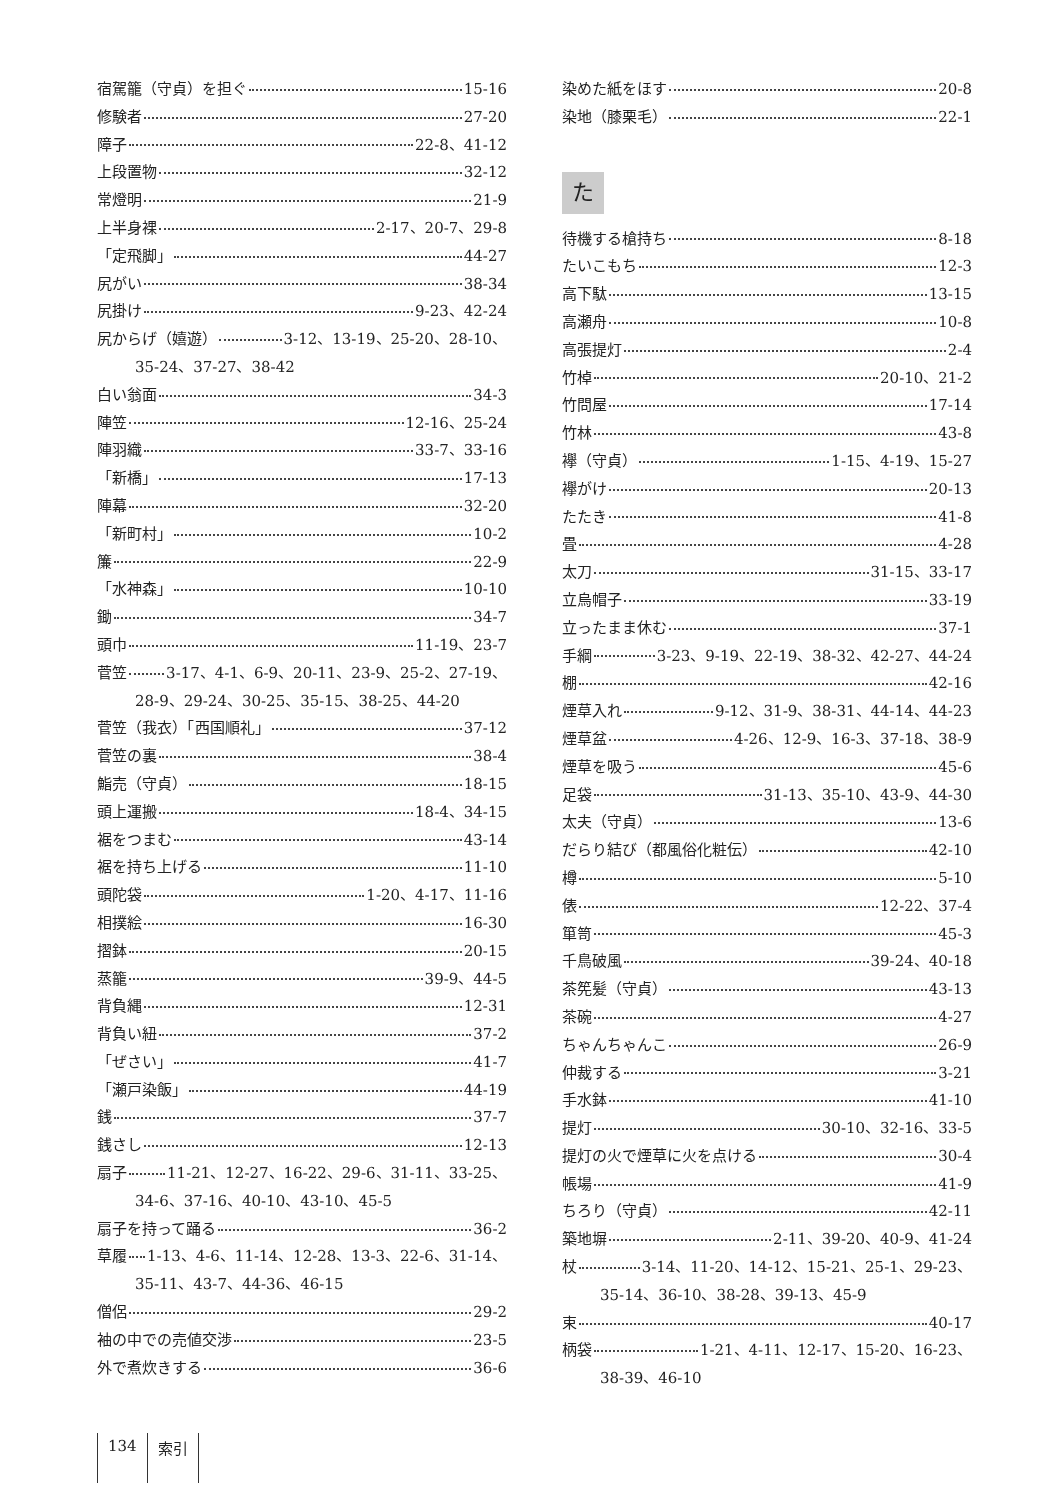宿駕籠（守貞）を担ぐ 15-16
修験者 27-20
障子 22-8、41-12
上段置物 32-12
常燈明 21-9
上半身裸 2-17、20-7、29-8
「定飛脚」 44-27
尻がい 38-34
尻掛け 9-23、42-24
尻からげ（嬉遊） 3-12、13-19、25-20、28-10、
35-24、37-27、38-42
白い翁面 34-3
陣笠 12-16、25-24
陣羽織 33-7、33-16
「新橋」 17-13
陣幕 32-20
「新町村」 10-2
簾 22-9
「水神森」 10-10
鋤 34-7
頭巾 11-19、23-7
菅笠 3-17、4-1、6-9、20-11、23-9、25-2、27-19、
28-9、29-24、30-25、35-15、38-25、44-20
菅笠（我衣）「西国順礼」 37-12
菅笠の裏 38-4
鮨売（守貞） 18-15
頭上運搬 18-4、34-15
裾をつまむ 43-14
裾を持ち上げる 11-10
頭陀袋 1-20、4-17、11-16
相撲絵 16-30
摺鉢 20-15
蒸籠 39-9、44-5
背負縄 12-31
背負い紐 37-2
「ぜさい」 41-7
「瀬戸染飯」 44-19
銭 37-7
銭さし 12-13
扇子 11-21、12-27、16-22、29-6、31-11、33-25、
34-6、37-16、40-10、43-10、45-5
扇子を持って踊る 36-2
草履 1-13、4-6、11-14、12-28、13-3、22-6、31-14、
35-11、43-7、44-36、46-15
僧侶 29-2
袖の中での売値交渉 23-5
外で煮炊きする 36-6
染めた紙をほす 20-8
染地（膝栗毛） 22-1
た
待機する槍持ち 8-18
たいこもち 12-3
高下駄 13-15
高瀬舟 10-8
高張提灯 2-4
竹棹 20-10、21-2
竹問屋 17-14
竹林 43-8
襷（守貞） 1-15、4-19、15-27
襷がけ 20-13
たたき 41-8
畳 4-28
太刀 31-15、33-17
立烏帽子 33-19
立ったまま休む 37-1
手綱 3-23、9-19、22-19、38-32、42-27、44-24
棚 42-16
煙草入れ 9-12、31-9、38-31、44-14、44-23
煙草盆 4-26、12-9、16-3、37-18、38-9
煙草を吸う 45-6
足袋 31-13、35-10、43-9、44-30
太夫（守貞） 13-6
だらり結び（都風俗化粧伝） 42-10
樽 5-10
俵 12-22、37-4
箪笥 45-3
千鳥破風 39-24、40-18
茶筅髪（守貞） 43-13
茶碗 4-27
ちゃんちゃんこ 26-9
仲裁する 3-21
手水鉢 41-10
提灯 30-10、32-16、33-5
提灯の火で煙草に火を点ける 30-4
帳場 41-9
ちろり（守貞） 42-11
築地塀 2-11、39-20、40-9、41-24
杖 3-14、11-20、14-12、15-21、25-1、29-23、
35-14、36-10、38-28、39-13、45-9
束 40-17
柄袋 1-21、4-11、12-17、15-20、16-23、
38-39、46-10
134 索引